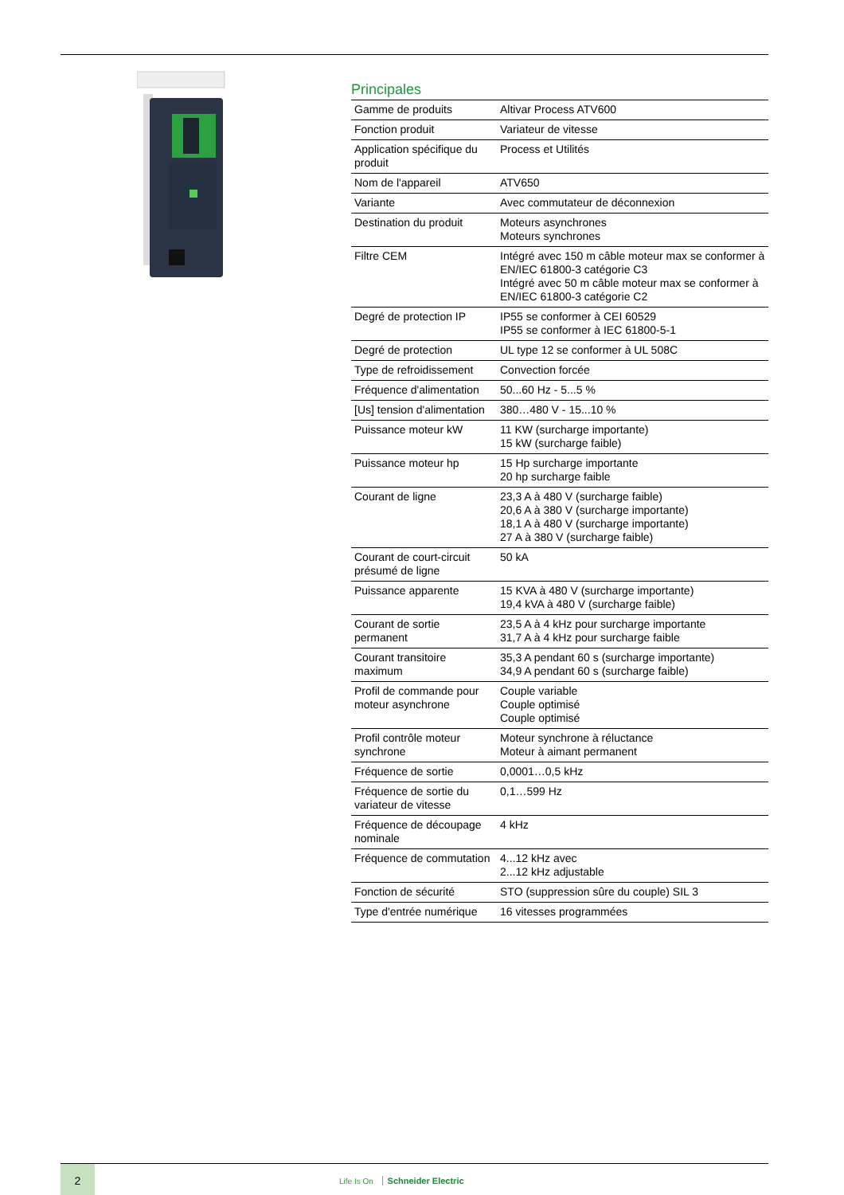Principales
| Gamme de produits | Altivar Process ATV600 |
| Fonction produit | Variateur de vitesse |
| Application spécifique du produit | Process et Utilités |
| Nom de l'appareil | ATV650 |
| Variante | Avec commutateur de déconnexion |
| Destination du produit | Moteurs asynchrones Moteurs synchrones |
| Filtre CEM | Intégré avec 150 m câble moteur max se conformer à EN/IEC 61800-3 catégorie C3 Intégré avec 50 m câble moteur max se conformer à EN/IEC 61800-3 catégorie C2 |
| Degré de protection IP | IP55 se conformer à CEI 60529 IP55 se conformer à IEC 61800-5-1 |
| Degré de protection | UL type 12 se conformer à UL 508C |
| Type de refroidissement | Convection forcée |
| Fréquence d'alimentation | 50...60 Hz - 5...5 % |
| [Us] tension d'alimentation | 380…480 V - 15...10 % |
| Puissance moteur kW | 11 KW (surcharge importante) 15 kW (surcharge faible) |
| Puissance moteur hp | 15 Hp surcharge importante 20 hp surcharge faible |
| Courant de ligne | 23,3 A à 480 V (surcharge faible) 20,6 A à 380 V (surcharge importante) 18,1 A à 480 V (surcharge importante) 27 A à 380 V (surcharge faible) |
| Courant de court-circuit présumé de ligne | 50 kA |
| Puissance apparente | 15 KVA à 480 V (surcharge importante) 19,4 kVA à 480 V (surcharge faible) |
| Courant de sortie permanent | 23,5 A à 4 kHz pour surcharge importante 31,7 A à 4 kHz pour surcharge faible |
| Courant transitoire maximum | 35,3 A pendant 60 s (surcharge importante) 34,9 A pendant 60 s (surcharge faible) |
| Profil de commande pour moteur asynchrone | Couple variable Couple optimisé Couple optimisé |
| Profil contrôle moteur synchrone | Moteur synchrone à réluctance Moteur à aimant permanent |
| Fréquence de sortie | 0,0001…0,5 kHz |
| Fréquence de sortie du variateur de vitesse | 0,1…599 Hz |
| Fréquence de découpage nominale | 4 kHz |
| Fréquence de commutation | 4...12 kHz avec 2...12 kHz adjustable |
| Fonction de sécurité | STO (suppression sûre du couple) SIL 3 |
| Type d'entrée numérique | 16 vitesses programmées |
2
Life Is On Schneider Electric